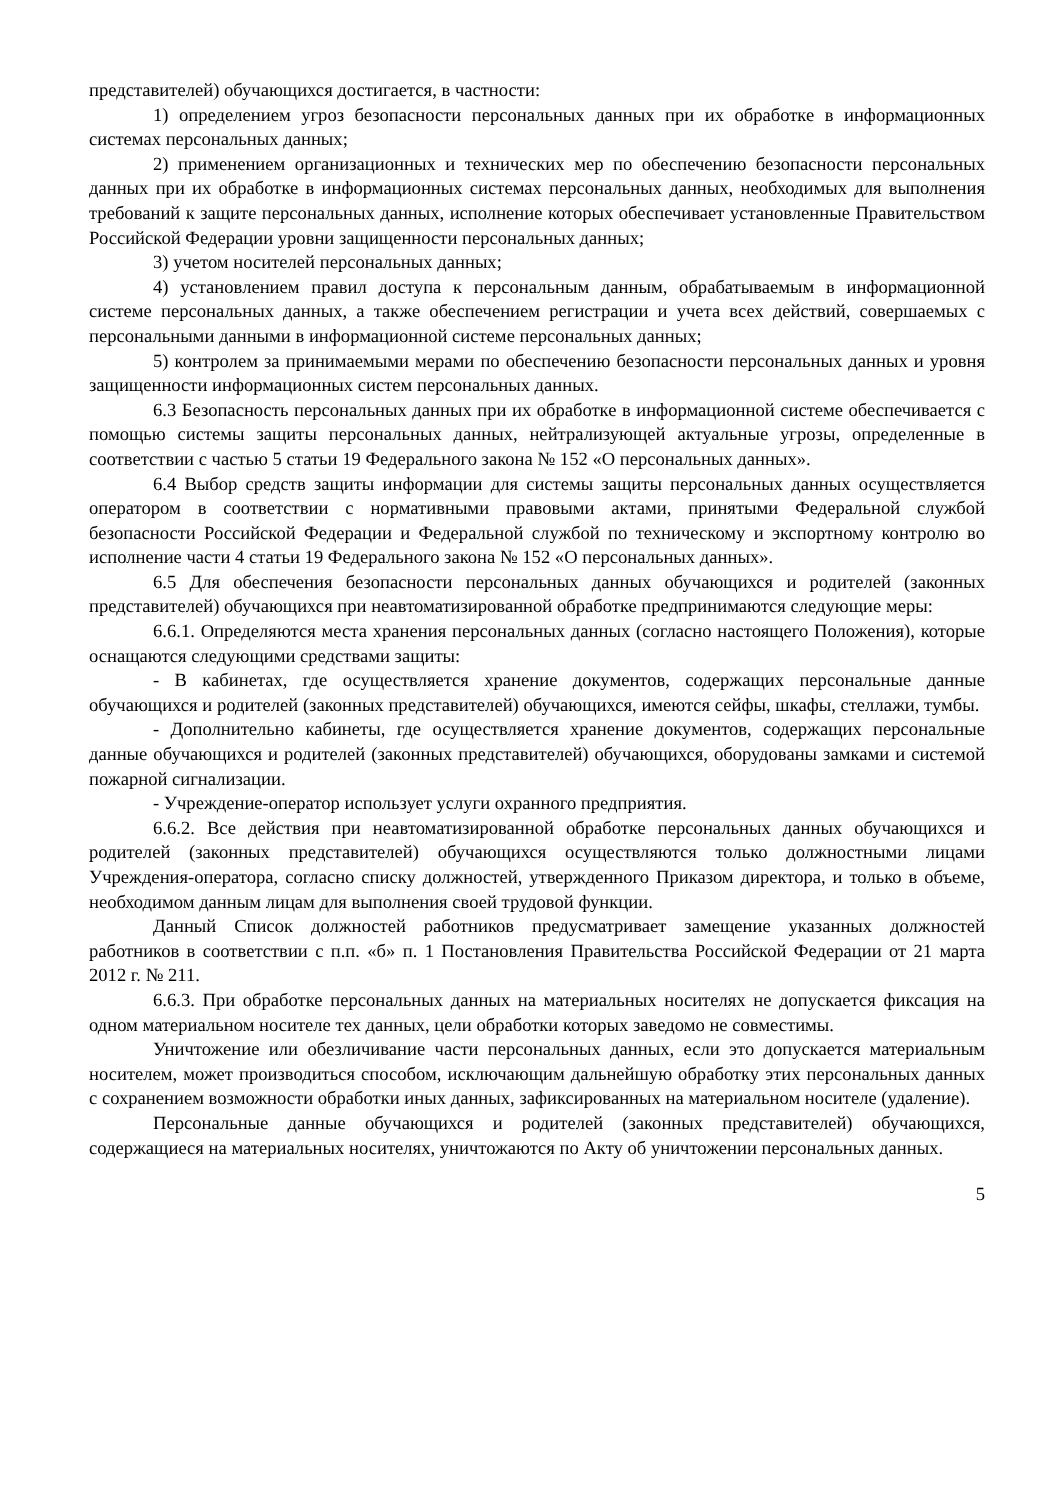представителей) обучающихся достигается, в частности:
1) определением угроз безопасности персональных данных при их обработке в информационных системах персональных данных;
2) применением организационных и технических мер по обеспечению безопасности персональных данных при их обработке в информационных системах персональных данных, необходимых для выполнения требований к защите персональных данных, исполнение которых обеспечивает установленные Правительством Российской Федерации уровни защищенности персональных данных;
3) учетом носителей персональных данных;
4) установлением правил доступа к персональным данным, обрабатываемым в информационной системе персональных данных, а также обеспечением регистрации и учета всех действий, совершаемых с персональными данными в информационной системе персональных данных;
5) контролем за принимаемыми мерами по обеспечению безопасности персональных данных и уровня защищенности информационных систем персональных данных.
6.3 Безопасность персональных данных при их обработке в информационной системе обеспечивается с помощью системы защиты персональных данных, нейтрализующей актуальные угрозы, определенные в соответствии с частью 5 статьи 19 Федерального закона № 152 «О персональных данных».
6.4 Выбор средств защиты информации для системы защиты персональных данных осуществляется оператором в соответствии с нормативными правовыми актами, принятыми Федеральной службой безопасности Российской Федерации и Федеральной службой по техническому и экспортному контролю во исполнение части 4 статьи 19 Федерального закона № 152 «О персональных данных».
6.5 Для обеспечения безопасности персональных данных обучающихся и родителей (законных представителей) обучающихся при неавтоматизированной обработке предпринимаются следующие меры:
6.6.1. Определяются места хранения персональных данных (согласно настоящего Положения), которые оснащаются следующими средствами защиты:
- В кабинетах, где осуществляется хранение документов, содержащих персональные данные обучающихся и родителей (законных представителей) обучающихся, имеются сейфы, шкафы, стеллажи, тумбы.
- Дополнительно кабинеты, где осуществляется хранение документов, содержащих персональные данные обучающихся и родителей (законных представителей) обучающихся, оборудованы замками и системой пожарной сигнализации.
- Учреждение-оператор использует услуги охранного предприятия.
6.6.2. Все действия при неавтоматизированной обработке персональных данных обучающихся и родителей (законных представителей) обучающихся осуществляются только должностными лицами Учреждения-оператора, согласно списку должностей, утвержденного Приказом директора, и только в объеме, необходимом данным лицам для выполнения своей трудовой функции.
Данный Список должностей работников предусматривает замещение указанных должностей работников в соответствии с п.п. «б» п. 1 Постановления Правительства Российской Федерации от 21 марта 2012 г. № 211.
6.6.3. При обработке персональных данных на материальных носителях не допускается фиксация на одном материальном носителе тех данных, цели обработки которых заведомо не совместимы.
Уничтожение или обезличивание части персональных данных, если это допускается материальным носителем, может производиться способом, исключающим дальнейшую обработку этих персональных данных с сохранением возможности обработки иных данных, зафиксированных на материальном носителе (удаление).
Персональные данные обучающихся и родителей (законных представителей) обучающихся, содержащиеся на материальных носителях, уничтожаются по Акту об уничтожении персональных данных.
5